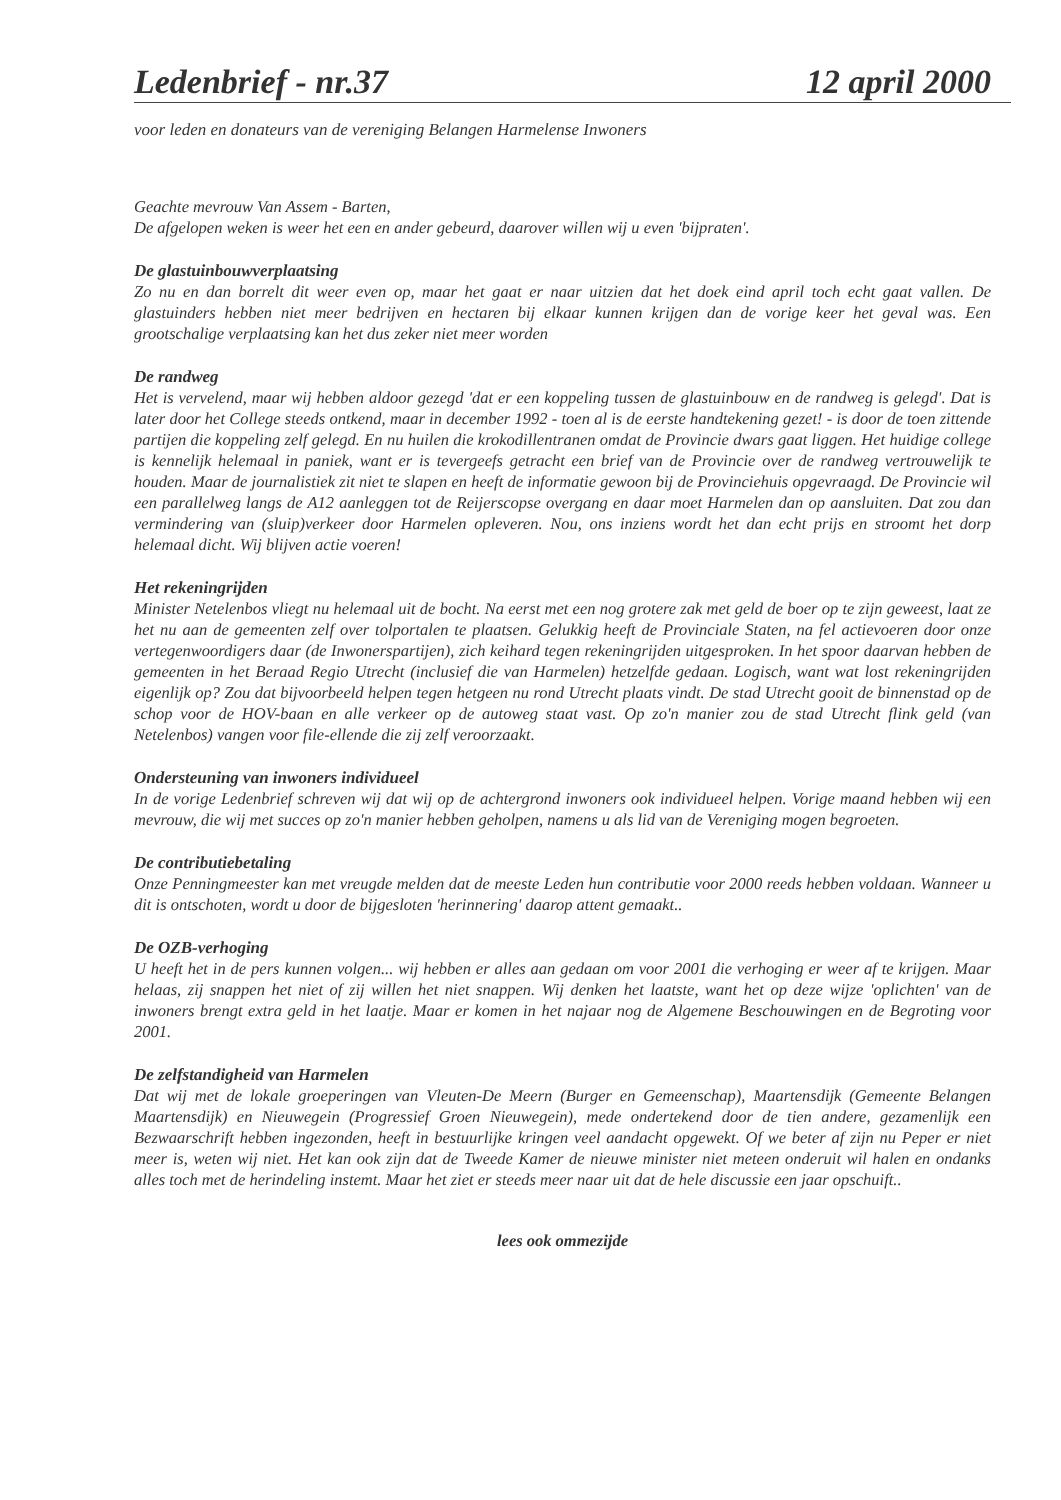Ledenbrief - nr.37 12 april 2000
voor leden en donateurs van de vereniging Belangen Harmelense Inwoners
Geachte mevrouw Van Assem - Barten,
De afgelopen weken is weer het een en ander gebeurd, daarover willen wij u even 'bijpraten'.
De glastuinbouwverplaatsing
Zo nu en dan borrelt dit weer even op, maar het gaat er naar uitzien dat het doek eind april toch echt gaat vallen. De glastuinders hebben niet meer bedrijven en hectaren bij elkaar kunnen krijgen dan de vorige keer het geval was. Een grootschalige verplaatsing kan het dus zeker niet meer worden
De randweg
Het is vervelend, maar wij hebben aldoor gezegd 'dat er een koppeling tussen de glastuinbouw en de randweg is gelegd'. Dat is later door het College steeds ontkend, maar in december 1992 - toen al is de eerste handtekening gezet! - is door de toen zittende partijen die koppeling zelf gelegd. En nu huilen die krokodillentranen omdat de Provincie dwars gaat liggen. Het huidige college is kennelijk helemaal in paniek, want er is tevergeefs getracht een brief van de Provincie over de randweg vertrouwelijk te houden. Maar de journalistiek zit niet te slapen en heeft de informatie gewoon bij de Provinciehuis opgevraagd. De Provincie wil een parallelweg langs de A12 aanleggen tot de Reijerscopse overgang en daar moet Harmelen dan op aansluiten. Dat zou dan vermindering van (sluip)verkeer door Harmelen opleveren. Nou, ons inziens wordt het dan echt prijs en stroomt het dorp helemaal dicht. Wij blijven actie voeren!
Het rekeningrijden
Minister Netelenbos vliegt nu helemaal uit de bocht. Na eerst met een nog grotere zak met geld de boer op te zijn geweest, laat ze het nu aan de gemeenten zelf over tolportalen te plaatsen. Gelukkig heeft de Provinciale Staten, na fel actievoeren door onze vertegenwoordigers daar (de Inwonerspartijen), zich keihard tegen rekeningrijden uitgesproken. In het spoor daarvan hebben de gemeenten in het Beraad Regio Utrecht (inclusief die van Harmelen) hetzelfde gedaan. Logisch, want wat lost rekeningrijden eigenlijk op? Zou dat bijvoorbeeld helpen tegen hetgeen nu rond Utrecht plaats vindt. De stad Utrecht gooit de binnenstad op de schop voor de HOV-baan en alle verkeer op de autoweg staat vast. Op zo'n manier zou de stad Utrecht flink geld (van Netelenbos) vangen voor file-ellende die zij zelf veroorzaakt.
Ondersteuning van inwoners individueel
In de vorige Ledenbrief schreven wij dat wij op de achtergrond inwoners ook individueel helpen. Vorige maand hebben wij een mevrouw, die wij met succes op zo'n manier hebben geholpen, namens u als lid van de Vereniging mogen begroeten.
De contributiebetaling
Onze Penningmeester kan met vreugde melden dat de meeste Leden hun contributie voor 2000 reeds hebben voldaan. Wanneer u dit is ontschoten, wordt u door de bijgesloten 'herinnering' daarop attent gemaakt..
De OZB-verhoging
U heeft het in de pers kunnen volgen... wij hebben er alles aan gedaan om voor 2001 die verhoging er weer af te krijgen. Maar helaas, zij snappen het niet of zij willen het niet snappen. Wij denken het laatste, want het op deze wijze 'oplichten' van de inwoners brengt extra geld in het laatje. Maar er komen in het najaar nog de Algemene Beschouwingen en de Begroting voor 2001.
De zelfstandigheid van Harmelen
Dat wij met de lokale groeperingen van Vleuten-De Meern (Burger en Gemeenschap), Maartensdijk (Gemeente Belangen Maartensdijk) en Nieuwegein (Progressief Groen Nieuwegein), mede ondertekend door de tien andere, gezamenlijk een Bezwaarschrift hebben ingezonden, heeft in bestuurlijke kringen veel aandacht opgewekt. Of we beter af zijn nu Peper er niet meer is, weten wij niet. Het kan ook zijn dat de Tweede Kamer de nieuwe minister niet meteen onderuit wil halen en ondanks alles toch met de herindeling instemt. Maar het ziet er steeds meer naar uit dat de hele discussie een jaar opschuift..
lees ook ommezijde